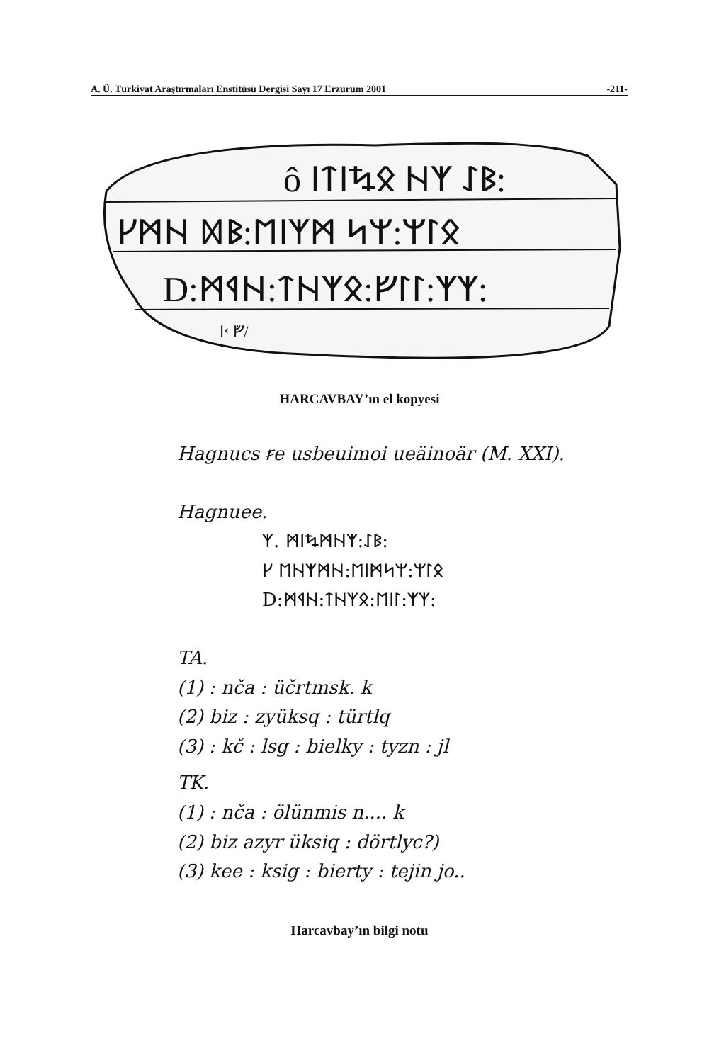A. Ü. Türkiyat Araştırmaları Enstitüsü Dergisi Sayı 17 Erzurum 2001 -211-
ô ᛁᛏᛁᛪᛟ ᚺᛉ ᛇᛒ:
ᚴᛗᚺ ᛞᛒ:ᛖᛁᛉᛗ ᛋᛘ:ᛘᛚᛟ
D:ᛗᛩᚺ:ᛏᚺᛉᛟ:ᚠᛚᛚ:ᛉᛉ:
ᛁᚲ ᚡ/
HARCAVBAY’ın el kopyesi
Hagnucs ꞧe usbeuimoi ueäinoär (M. XXI).
Hagnuee.
ᛉ. ᛗᛁᛪᛗᚺᛉ:ᛇᛒ:
ᚴ ᛖᚺᛉᛗᚺ:ᛖᛁᛗᛋᛘ:ᛘᛚᛟ
D:ᛗᛩᚺ:ᛏᚺᛉᛟ:ᛖᛁᛚ:ᛉᛉ:
TA.
(1) : nča : üčrtmsk. k
(2) biz : zyüksq : türtlq
(3) : kč : lsg : bielky : tyzn : jl
TK.
(1) : nča : ölünmis n.... k
(2) biz azyr üksiq : dörtlyc?)
(3) kee : ksig : bierty : tejin jo..
Harcavbay’ın bilgi notu